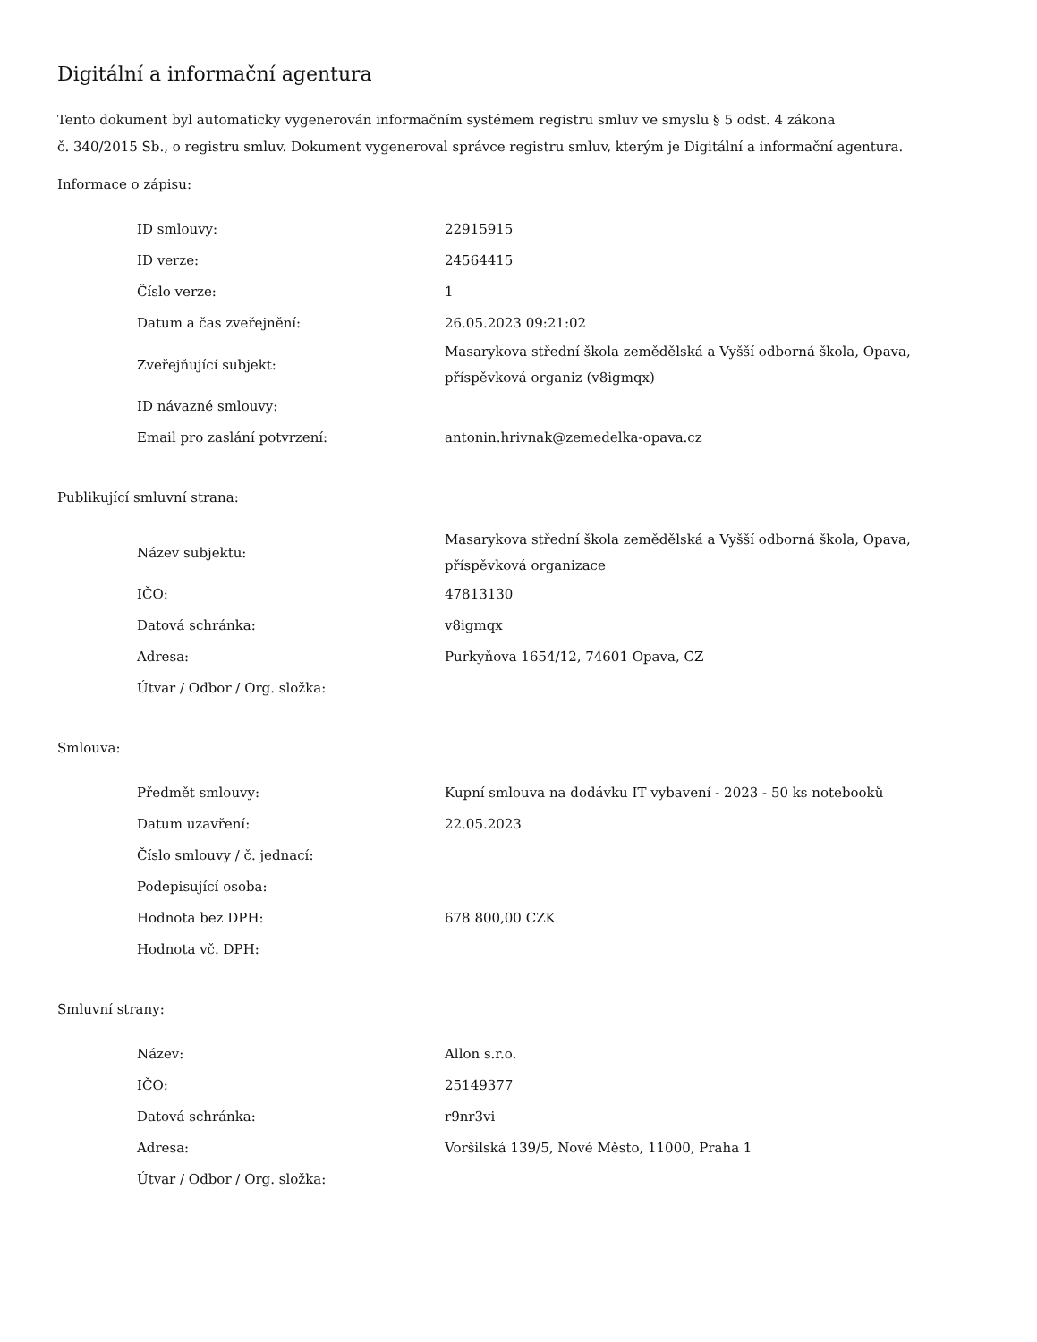Digitální a informační agentura
Tento dokument byl automaticky vygenerován informačním systémem registru smluv ve smyslu § 5 odst. 4 zákona
č. 340/2015 Sb., o registru smluv. Dokument vygeneroval správce registru smluv, kterým je Digitální a informační agentura.
Informace o zápisu:
| ID smlouvy: | 22915915 |
| ID verze: | 24564415 |
| Číslo verze: | 1 |
| Datum a čas zveřejnění: | 26.05.2023 09:21:02 |
| Zveřejňující subjekt: | Masarykova střední škola zemědělská a Vyšší odborná škola, Opava, příspěvková organiz (v8igmqx) |
| ID návazné smlouvy: | |
| Email pro zaslání potvrzení: | antonin.hrivnak@zemedelka-opava.cz |
Publikující smluvní strana:
| Název subjektu: | Masarykova střední škola zemědělská a Vyšší odborná škola, Opava, příspěvková organizace |
| IČO: | 47813130 |
| Datová schránka: | v8igmqx |
| Adresa: | Purkyňova 1654/12, 74601 Opava, CZ |
| Útvar / Odbor / Org. složka: | |
Smlouva:
| Předmět smlouvy: | Kupní smlouva na dodávku IT vybavení - 2023 - 50 ks notebooků |
| Datum uzavření: | 22.05.2023 |
| Číslo smlouvy / č. jednací: | |
| Podepisující osoba: | |
| Hodnota bez DPH: | 678 800,00 CZK |
| Hodnota vč. DPH: | |
Smluvní strany:
| Název: | Allon s.r.o. |
| IČO: | 25149377 |
| Datová schránka: | r9nr3vi |
| Adresa: | Voršilská 139/5, Nové Město, 11000, Praha 1 |
| Útvar / Odbor / Org. složka: | |